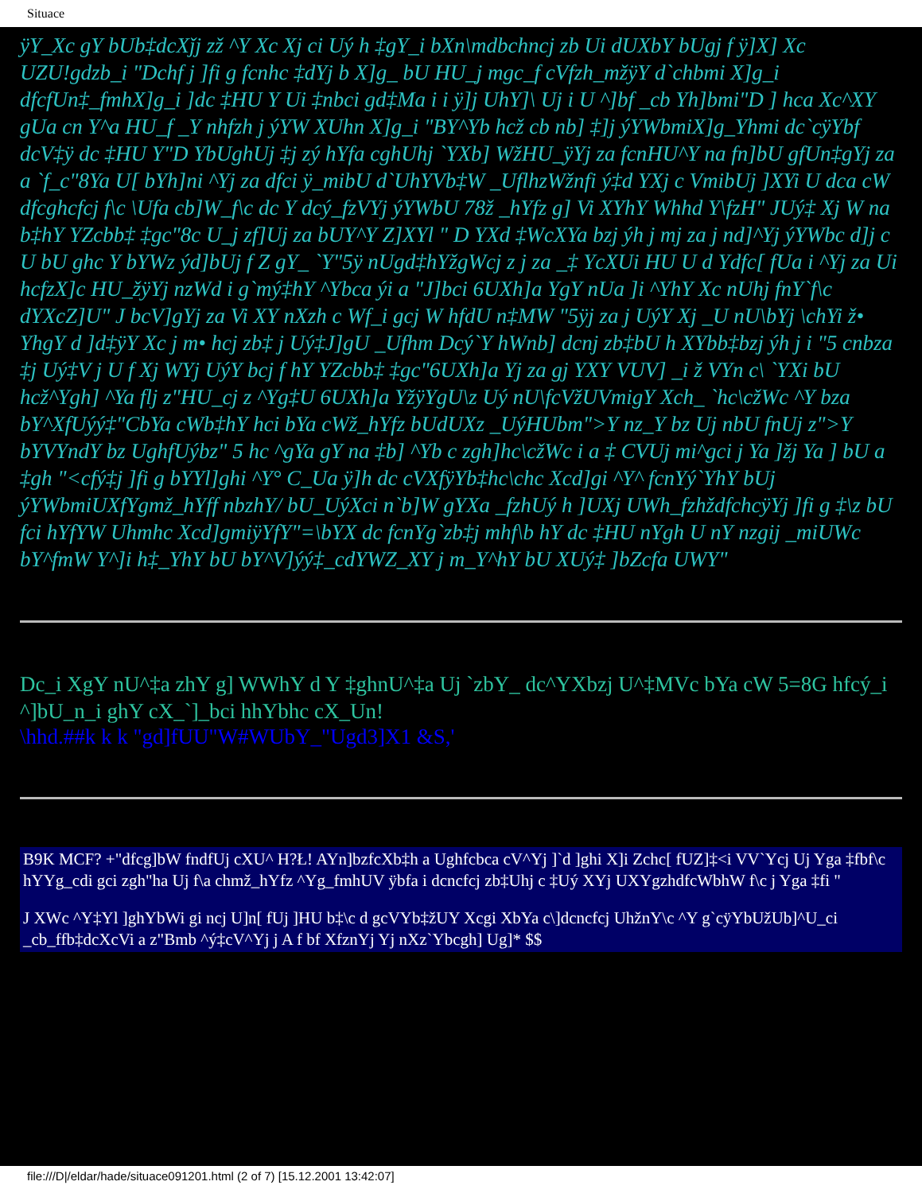Situace
ÿY_Xc gY bUb‡dcXǰj zž ^Y Xc Xj ci Uý h ‡gY_i bXn\mdbchncj zb Ui dUXbY bUgj f ÿ]X] Xc UZU!gdzb_i "Dchf j ]fi g fcnhc ‡dYj b X]g_ bU HU_j mgc_f cVfzh_mžÿY d`chbmi X]g_i dfcfUn‡_fmhX]g_i ]dc ‡HU Y Ui ‡nbci gd‡Ma i i ÿ]j UhY]\ Uj i U ^]bf _cb Yh]bmi"D ] hca Xc^XY gUa cn Y^a HU_f _Y nhfzh j ýYW XUhn X]g_i "BY^Yb hcž cb nb] ‡]j ýYWbmiX]g_Yhmi dc`cÿYbf dcV‡ÿ dc ‡HU Y"D YbUghUj ‡j zý hYfa cghUhj `YXb] WžHU_ÿYj za fcnHU^Y na fn]bU gfUn‡gYj za a `f_c"8Ya U[ bYh]ni ^Yj za dfci ÿ_mibU d`UhYVb‡W _UflhzWžnfi ý‡d YXj c VmibUj ]XYi U dca cW dfcghcfcj f\c \Ufa cb]W_f\c dc Y dcý_fzVYj ýYWbU 78ž _hYfz g] Vi XYhY Whhd Y\fzH" JUý‡ Xj W na b‡hY YZcbb‡ ‡gc"8c U_j zf]Uj za bUY^Y Z]XYl " D YXd ‡WcXYa bzj ýh j mj za j nd]^Yj ýYWbc d]j c U bU ghc Y bYWz ýd]bUj f Z gY_ `Y"5ÿ nUgd‡hYžgWcj z j za _‡ YcXUi HU U d Ydfc[ fUa i ^Yj za Ui hcfzX]c HU_žÿYj nzWd i g`mý‡hY ^Ybca ýi a "J]bci 6UXh]a YgY nUa ]i ^YhY Xc nUhj fnY`f\c dYXcZ]U" J bcV]gYj za Vi XY nXzh c Wf_i gcj W hfdU n‡MW "5ÿj za j UýY Xj _U nU\bYj \chYi ž• YhgY d ]d‡ÿY Xc j m• hcj zb‡ j Uý‡J]gU _Ufhm Dcý`Y hWnb] dcnj zb‡bU h XYbb‡bzj ýh j i "5 cnbza ‡j Uý‡V j U f Xj WYj UýY bcj f hY YZcbb‡ ‡gc"6UXh]a Yj za gj YXY VUV] _i ž VYn c\ `YXi bU hcž^Ygh] ^Ya flj z"HU_cj z ^Yg‡U 6UXh]a YžÿYgU\z Uý nU\fcVžUVmigY Xch_ `hc\cžWc ^Y bza bY^XfUýý‡"CbYa cWb‡hY hci bYa cWž_hYfz bUdUXz _UýHUbm">Y nz_Y bz Uj nbU fnUj z">Y bYVYndY bz UghfUýbz" 5 hc ^gYa gY na ‡b] ^Yb c zgh]hc\cžWc i a ‡ CVUj mi^gci j Ya ]žj Ya ] bU a ‡gh "<cfý‡j ]fi g bYYl]ghi ^Y° C_Ua ÿ]h dc cVXfÿYb‡hc\chc Xcd]gi ^Y^ fcnYý`YhY bUj ýYWbmiUXfYgmž_hYff nbzhY/ bU_UýXci n`b]W gYXa _fzhUý h ]UXj UWh_fzhždfchcÿYj ]fi g ‡\z bU fci hYfYW Uhmhc Xcd]gmiÿYfY"=\bYX dc fcnYg`zb‡j mhf\b hY dc ‡HU nYgh U nY nzgij _miUWc bY^fmW Y^]i h‡_YhY bU bY^V]ýý‡_cdYWZ_XY j m_Y^hY bU XUý‡ ]bZcfa UWY"
Dc_i XgY nU^‡a zhY g] WWhY d Y ‡ghnU^‡a Uj `zbY_ dc^YXbzj U^‡MVc bYa cW 5=8G hfcý_i ^]bU_n_i ghY cX_`]_bci hhYbhc cX_Un!
\hhd.##k k k "gd]fUU"W#WUbY_"Ugd3]X1 &S,'
B9K MCF? +"dfcg]bW fndfUj cXU^ H?Ł! AYn]bzfcXb‡h a Ughfcbca cV^Yj ]`d ]ghi X]i Zchc[ fUZ]‡<i VV`Ycj Uj Yga ‡fbf\c hYYg_cdi gci zgh"ha Uj f\a chmž_hYfz ^Yg_fmhUV ÿbfa i dcncfcj zb‡Uhj c ‡Uý XYj UXYgzhdfcWbhW f\c j Yga ‡fi "
J XWc ^Y‡Yl ]ghYbWi gi ncj U]n[ fUj ]HU b‡\c d gcVYb‡žUY Xcgi XbYa c\]dcncfcj UhžnY\c ^Y g`cÿYbUžUb]^U_ci _cb_ffb‡dcXcVi a z"Bmb ^ý‡cV^Yj j A f bf XfznYj Yj nXz`Ybcgh] Ug]* $$
file:///D|/eldar/hade/situace091201.html (2 of 7) [15.12.2001 13:42:07]